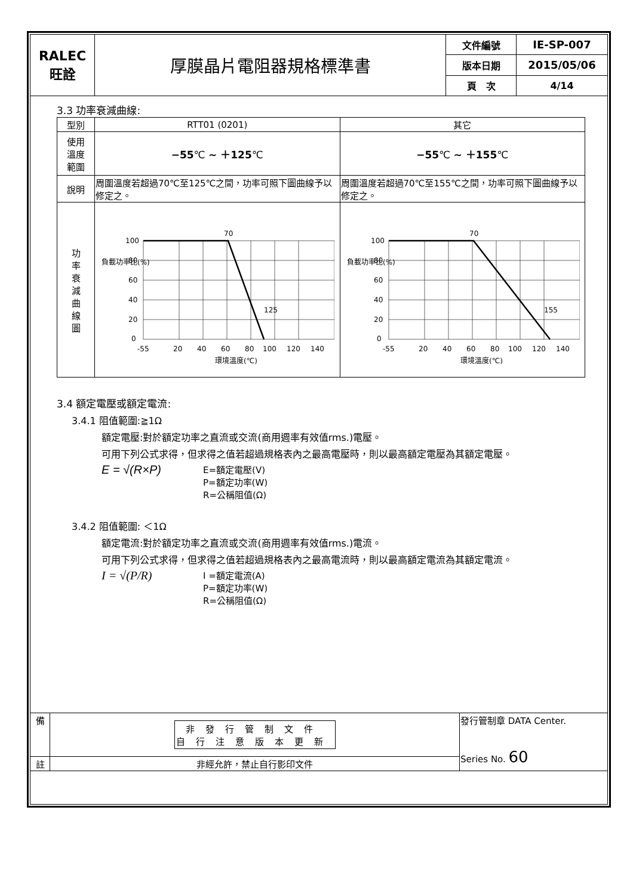| RALEC 旺詮 | 厚膜晶片電阻器規格標準書 | 文件編號 | IE-SP-007 |
| | | 版本日期 | 2015/05/06 |
| | | 頁 次 | 4/14 |
3.3 功率衰減曲線:
| 型別 | RTT01 (0201) | 其它 |
| 使用 溫度 範圍 | −55 ℃ ~ ＋125 ℃ | −55 ℃ ~ ＋155 ℃ |
| 說明 | 周圍溫度若超過70℃至125℃之間，功率可照下圖曲線予以修定之。 | 周圍溫度若超過70℃至155℃之間，功率可照下圖曲線予以修定之。 |
| 功 率 衰 減 曲 線 圖 | 負載功率比(%) 70 125 100 80 60 40 20 0 -55 20 40 60 80 100 120 140 環境溫度(℃) | 負載功率比(%) 70 155 100 80 60 40 20 0 -55 20 40 60 80 100 120 140 環境溫度(℃) |
3.4 額定電壓或額定電流:
3.4.1 阻值範圍:≧1Ω
額定電壓:對於額定功率之直流或交流(商用週率有效值rms.)電壓。
可用下列公式求得，但求得之值若超過規格表內之最高電壓時，則以最高額定電壓為其額定電壓。
E = √(R×P)
E=額定電壓(V)
P=額定功率(W)
R=公稱阻值(Ω)
3.4.2 阻值範圍: ＜1Ω
額定電流:對於額定功率之直流或交流(商用週率有效值rms.)電流。
可用下列公式求得，但求得之值若超過規格表內之最高電流時，則以最高額定電流為其額定電流。
I = √(P/R)
I =額定電流(A)
P=額定功率(W)
R=公稱阻值(Ω)
| 備 | 非發行管制文件 自行注意版本更新 | 發行管制章 DATA Center. Series No. 60 |
| 註 | 非經允許，禁止自行影印文件 | |